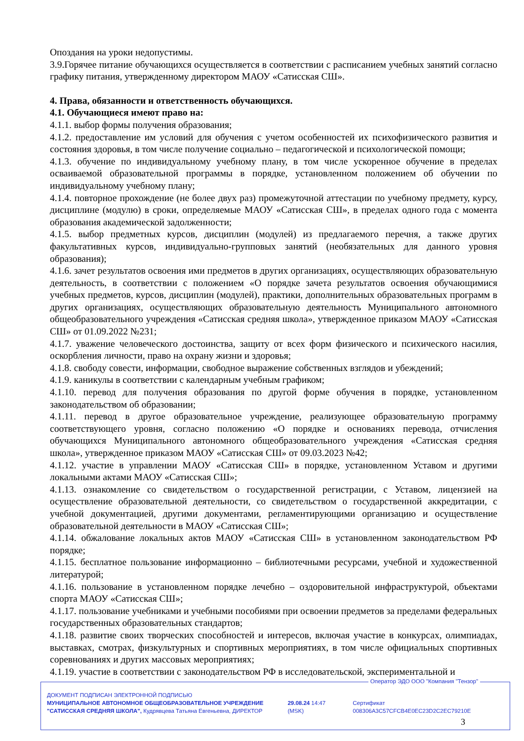Опоздания на уроки недопустимы.
3.9.Горячее питание обучающихся осуществляется в соответствии с расписанием учебных занятий согласно графику питания, утвержденному директором МАОУ «Сатисская СШ».
4. Права, обязанности и ответственность обучающихся.
4.1. Обучающиеся имеют право на:
4.1.1. выбор формы получения образования;
4.1.2. предоставление им условий для обучения с учетом особенностей их психофизического развития и состояния здоровья, в том числе получение социально – педагогической и психологической помощи;
4.1.3. обучение по индивидуальному учебному плану, в том числе ускоренное обучение в пределах осваиваемой образовательной программы в порядке, установленном положением об обучении по индивидуальному учебному плану;
4.1.4. повторное прохождение (не более двух раз) промежуточной аттестации по учебному предмету, курсу, дисциплине (модулю) в сроки, определяемые МАОУ «Сатисская СШ», в пределах одного года с момента образования академической задолженности;
4.1.5. выбор предметных курсов, дисциплин (модулей) из предлагаемого перечня, а также других факультативных курсов, индивидуально-групповых занятий (необязательных для данного уровня образования);
4.1.6. зачет результатов освоения ими предметов в других организациях, осуществляющих образовательную деятельность, в соответствии с положением «О порядке зачета результатов освоения обучающимися учебных предметов, курсов, дисциплин (модулей), практики, дополнительных образовательных программ в других организациях, осуществляющих образовательную деятельность Муниципального автономного общеобразовательного учреждения «Сатисская средняя школа», утвержденное приказом МАОУ «Сатисская СШ» от 01.09.2022 №231;
4.1.7. уважение человеческого достоинства, защиту от всех форм физического и психического насилия, оскорбления личности, право на охрану жизни и здоровья;
4.1.8. свободу совести, информации, свободное выражение собственных взглядов и убеждений;
4.1.9. каникулы в соответствии с календарным учебным графиком;
4.1.10. перевод для получения образования по другой форме обучения в порядке, установленном законодательством об образовании;
4.1.11. перевод в другое образовательное учреждение, реализующее образовательную программу соответствующего уровня, согласно положению «О порядке и основаниях перевода, отчисления обучающихся Муниципального автономного общеобразовательного учреждения «Сатисская средняя школа», утвержденное приказом МАОУ «Сатисская СШ» от 09.03.2023 №42;
4.1.12. участие в управлении МАОУ «Сатисская СШ» в порядке, установленном Уставом и другими локальными актами МАОУ «Сатисская СШ»;
4.1.13. ознакомление со свидетельством о государственной регистрации, с Уставом, лицензией на осуществление образовательной деятельности, со свидетельством о государственной аккредитации, с учебной документацией, другими документами, регламентирующими организацию и осуществление образовательной деятельности в МАОУ «Сатисская СШ»;
4.1.14. обжалование локальных актов МАОУ «Сатисская СШ» в установленном законодательством РФ порядке;
4.1.15. бесплатное пользование информационно – библиотечными ресурсами, учебной и художественной литературой;
4.1.16. пользование в установленном порядке лечебно – оздоровительной инфраструктурой, объектами спорта МАОУ «Сатисская СШ»;
4.1.17. пользование учебниками и учебными пособиями при освоении предметов за пределами федеральных государственных образовательных стандартов;
4.1.18. развитие своих творческих способностей и интересов, включая участие в конкурсах, олимпиадах, выставках, смотрах, физкультурных и спортивных мероприятиях, в том числе официальных спортивных соревнованиях и других массовых мероприятиях;
4.1.19. участие в соответствии с законодательством РФ в исследовательской, экспериментальной и
Оператор ЭДО ООО "Компания "Тензор"
ДОКУМЕНТ ПОДПИСАН ЭЛЕКТРОННОЙ ПОДПИСЬЮ
МУНИЦИПАЛЬНОЕ АВТОНОМНОЕ ОБЩЕОБРАЗОВАТЕЛЬНОЕ УЧРЕЖДЕНИЕ "САТИССКАЯ СРЕДНЯЯ ШКОЛА", Кудрявцева Татьяна Евгеньевна, ДИРЕКТОР
29.08.24 14:47 (MSK) Сертификат 008306A3C57CFCB4E0EC23D2C2EC79210E
3